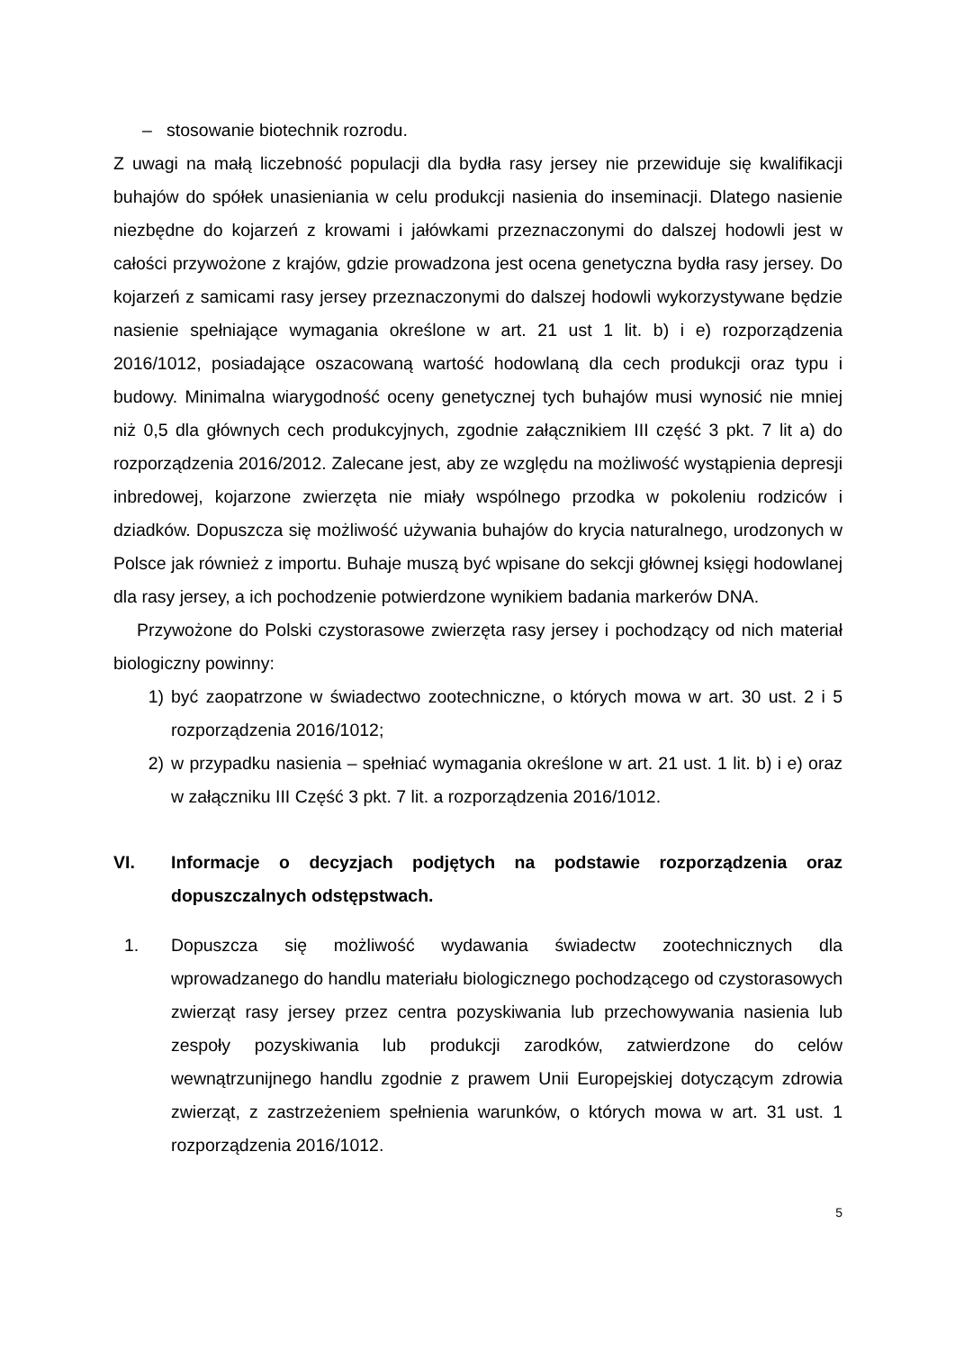– stosowanie biotechnik rozrodu.
Z uwagi na małą liczebność populacji dla bydła rasy jersey nie przewiduje się kwalifikacji buhajów do spółek unasieniania w celu produkcji nasienia do inseminacji. Dlatego nasienie niezbędne do kojarzeń z krowami i jałówkami przeznaczonymi do dalszej hodowli jest w całości przywożone z krajów, gdzie prowadzona jest ocena genetyczna bydła rasy jersey. Do kojarzeń z samicami rasy jersey przeznaczonymi do dalszej hodowli wykorzystywane będzie nasienie spełniające wymagania określone w art. 21 ust 1 lit. b) i e) rozporządzenia 2016/1012, posiadające oszacowaną wartość hodowlaną dla cech produkcji oraz typu i budowy. Minimalna wiarygodność oceny genetycznej tych buhajów musi wynosić nie mniej niż 0,5 dla głównych cech produkcyjnych, zgodnie załącznikiem III część 3 pkt. 7 lit a) do rozporządzenia 2016/2012. Zalecane jest, aby ze względu na możliwość wystąpienia depresji inbredowej, kojarzone zwierzęta nie miały wspólnego przodka w pokoleniu rodziców i dziadków. Dopuszcza się możliwość używania buhajów do krycia naturalnego, urodzonych w Polsce jak również z importu. Buhaje muszą być wpisane do sekcji głównej księgi hodowlanej dla rasy jersey, a ich pochodzenie potwierdzone wynikiem badania markerów DNA.
Przywożone do Polski czystorasowe zwierzęta rasy jersey i pochodzący od nich materiał biologiczny powinny:
1) być zaopatrzone w świadectwo zootechniczne, o których mowa w art. 30 ust. 2 i 5 rozporządzenia 2016/1012;
2) w przypadku nasienia – spełniać wymagania określone w art. 21 ust. 1 lit. b) i e) oraz w załączniku III Część 3 pkt. 7 lit. a rozporządzenia 2016/1012.
VI. Informacje o decyzjach podjętych na podstawie rozporządzenia oraz dopuszczalnych odstępstwach.
1. Dopuszcza się możliwość wydawania świadectw zootechnicznych dla wprowadzanego do handlu materiału biologicznego pochodzącego od czystorasowych zwierząt rasy jersey przez centra pozyskiwania lub przechowywania nasienia lub zespoły pozyskiwania lub produkcji zarodków, zatwierdzone do celów wewnątrzunijnego handlu zgodnie z prawem Unii Europejskiej dotyczącym zdrowia zwierząt, z zastrzeżeniem spełnienia warunków, o których mowa w art. 31 ust. 1 rozporządzenia 2016/1012.
5